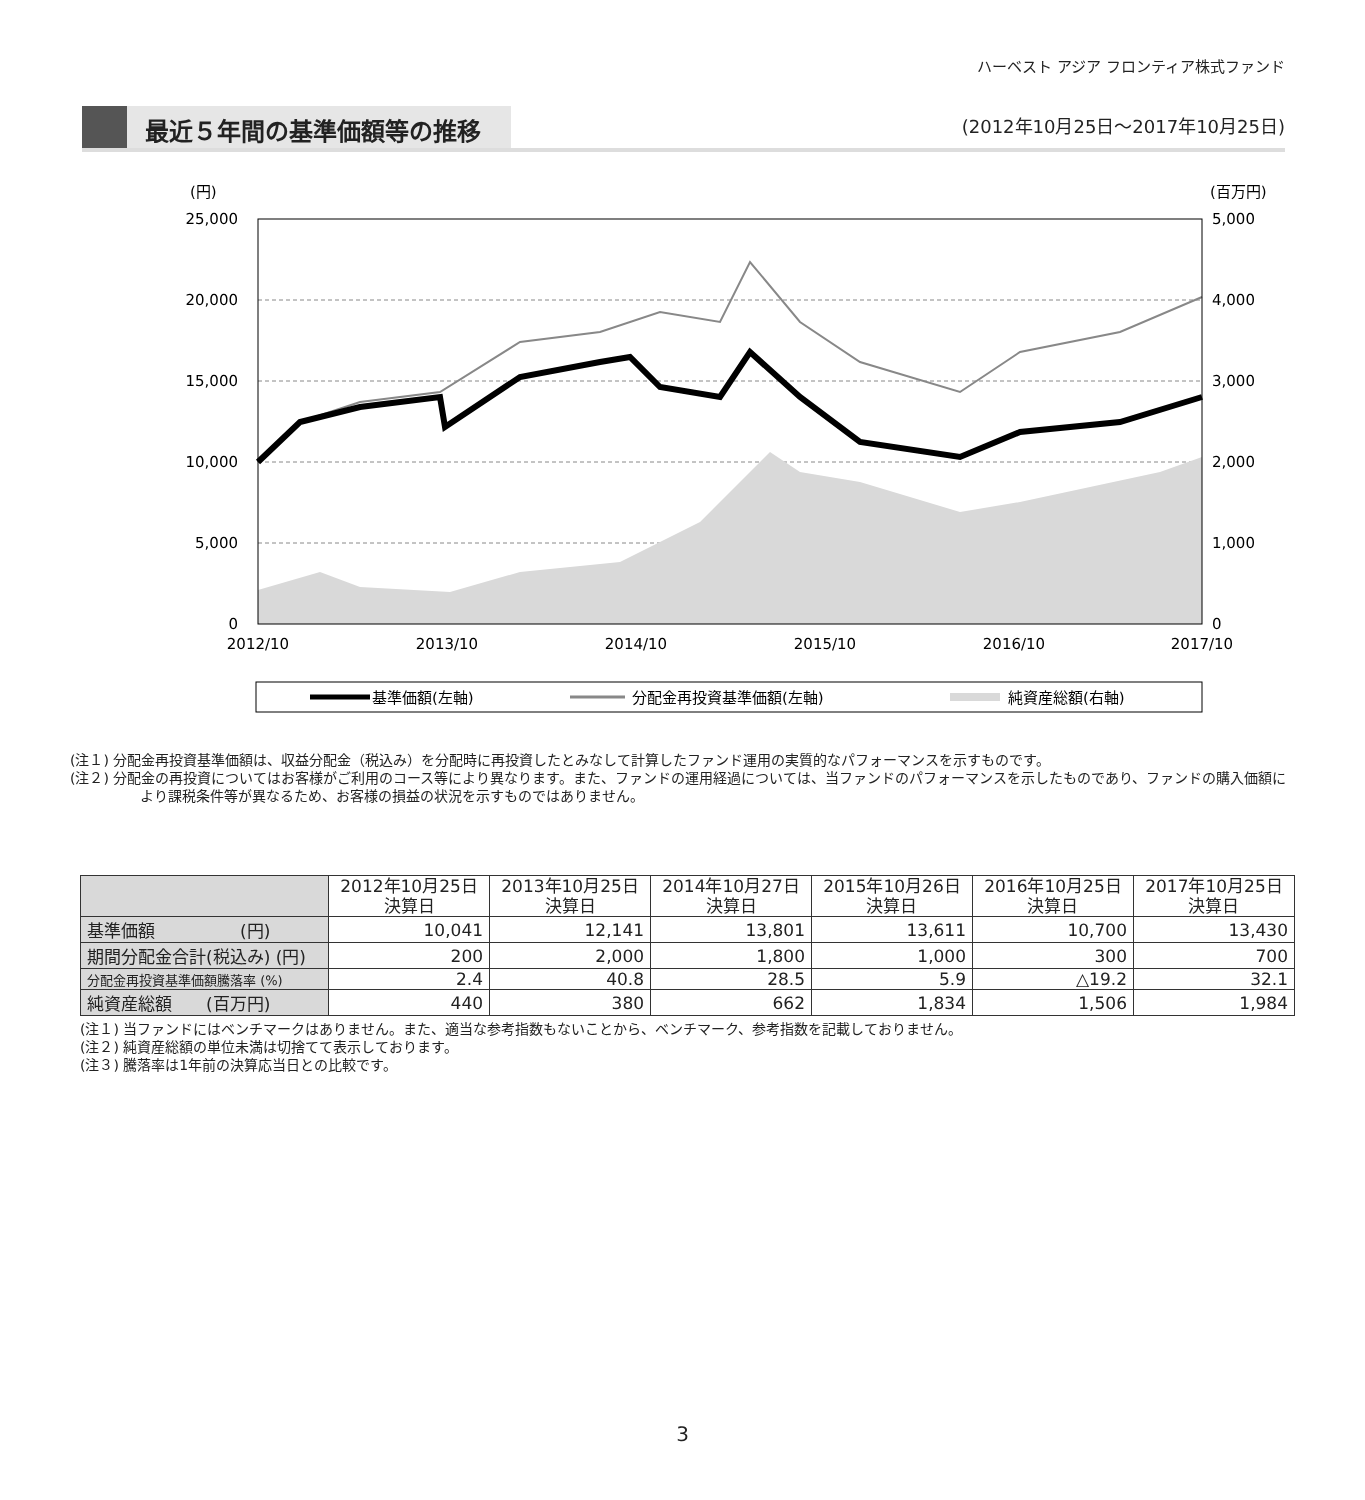ハーベスト アジア フロンティア株式ファンド
最近５年間の基準価額等の推移
(2012年10月25日～2017年10月25日)
(円)
(百万円)
25,000
20,000
15,000
10,000
5,000
0
5,000
4,000
3,000
2,000
1,000
0
2012/10
2013/10
2014/10
2015/10
2016/10
2017/10
基準価額(左軸)
分配金再投資基準価額(左軸)
純資産総額(右軸)
(注１) 分配金再投資基準価額は、収益分配金（税込み）を分配時に再投資したとみなして計算したファンド運用の実質的なパフォーマンスを示すものです。
(注２) 分配金の再投資についてはお客様がご利用のコース等により異なります。また、ファンドの運用経過については、当ファンドのパフォーマンスを示したものであり、ファンドの購入価額により課税条件等が異なるため、お客様の損益の状況を示すものではありません。
| | 2012年10月25日 決算日 | 2013年10月25日 決算日 | 2014年10月27日 決算日 | 2015年10月26日 決算日 | 2016年10月25日 決算日 | 2017年10月25日 決算日 |
| --- | --- | --- | --- | --- | --- | --- |
| 基準価額 (円) | 10,041 | 12,141 | 13,801 | 13,611 | 10,700 | 13,430 |
| 期間分配金合計(税込み) (円) | 200 | 2,000 | 1,800 | 1,000 | 300 | 700 |
| 分配金再投資基準価額騰落率 (%) | 2.4 | 40.8 | 28.5 | 5.9 | △19.2 | 32.1 |
| 純資産総額 (百万円) | 440 | 380 | 662 | 1,834 | 1,506 | 1,984 |
(注１) 当ファンドにはベンチマークはありません。また、適当な参考指数もないことから、ベンチマーク、参考指数を記載しておりません。
(注２) 純資産総額の単位未満は切捨てて表示しております。
(注３) 騰落率は1年前の決算応当日との比較です。
3